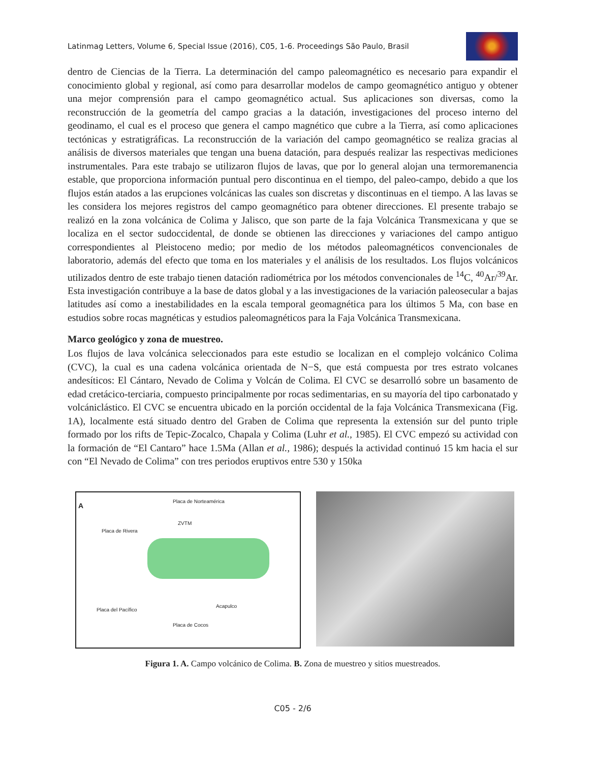Latinmag Letters, Volume 6, Special Issue (2016), C05, 1-6. Proceedings São Paulo, Brasil
dentro de Ciencias de la Tierra. La determinación del campo paleomagnético es necesario para expandir el conocimiento global y regional, así como para desarrollar modelos de campo geomagnético antiguo y obtener una mejor comprensión para el campo geomagnético actual. Sus aplicaciones son diversas, como la reconstrucción de la geometría del campo gracias a la datación, investigaciones del proceso interno del geodinamo, el cual es el proceso que genera el campo magnético que cubre a la Tierra, así como aplicaciones tectónicas y estratigráficas. La reconstrucción de la variación del campo geomagnético se realiza gracias al análisis de diversos materiales que tengan una buena datación, para después realizar las respectivas mediciones instrumentales. Para este trabajo se utilizaron flujos de lavas, que por lo general alojan una termoremanencia estable, que proporciona información puntual pero discontinua en el tiempo, del paleo-campo, debido a que los flujos están atados a las erupciones volcánicas las cuales son discretas y discontinuas en el tiempo. A las lavas se les considera los mejores registros del campo geomagnético para obtener direcciones. El presente trabajo se realizó en la zona volcánica de Colima y Jalisco, que son parte de la faja Volcánica Transmexicana y que se localiza en el sector sudoccidental, de donde se obtienen las direcciones y variaciones del campo antiguo correspondientes al Pleistoceno medio; por medio de los métodos paleomagnéticos convencionales de laboratorio, además del efecto que toma en los materiales y el análisis de los resultados. Los flujos volcánicos utilizados dentro de este trabajo tienen datación radiométrica por los métodos convencionales de <sup>14</sup>C, <sup>40</sup>Ar/<sup>39</sup>Ar. Esta investigación contribuye a la base de datos global y a las investigaciones de la variación paleosecular a bajas latitudes así como a inestabilidades en la escala temporal geomagnética para los últimos 5 Ma, con base en estudios sobre rocas magnéticas y estudios paleomagnéticos para la Faja Volcánica Transmexicana.
Marco geológico y zona de muestreo.
Los flujos de lava volcánica seleccionados para este estudio se localizan en el complejo volcánico Colima (CVC), la cual es una cadena volcánica orientada de N−S, que está compuesta por tres estrato volcanes andesíticos: El Cántaro, Nevado de Colima y Volcán de Colima. El CVC se desarrolló sobre un basamento de edad cretácico-terciaria, compuesto principalmente por rocas sedimentarias, en su mayoría del tipo carbonatado y volcániclástico. El CVC se encuentra ubicado en la porción occidental de la faja Volcánica Transmexicana (Fig. 1A), localmente está situado dentro del Graben de Colima que representa la extensión sur del punto triple formado por los rifts de Tepic-Zocalco, Chapala y Colima (Luhr et al., 1985). El CVC empezó su actividad con la formación de “El Cantaro” hace 1.5Ma (Allan et al., 1986); después la actividad continuó 15 km hacia el sur con “El Nevado de Colima” con tres periodos eruptivos entre 530 y 150ka
A
Placa de Norteamérica
ZVTM
Placa de Rivera
Placa del Pacífico
Placa de Cocos
Acapulco
Figura 1. A. Campo volcánico de Colima. B. Zona de muestreo y sitios muestreados.
C05 - 2/6